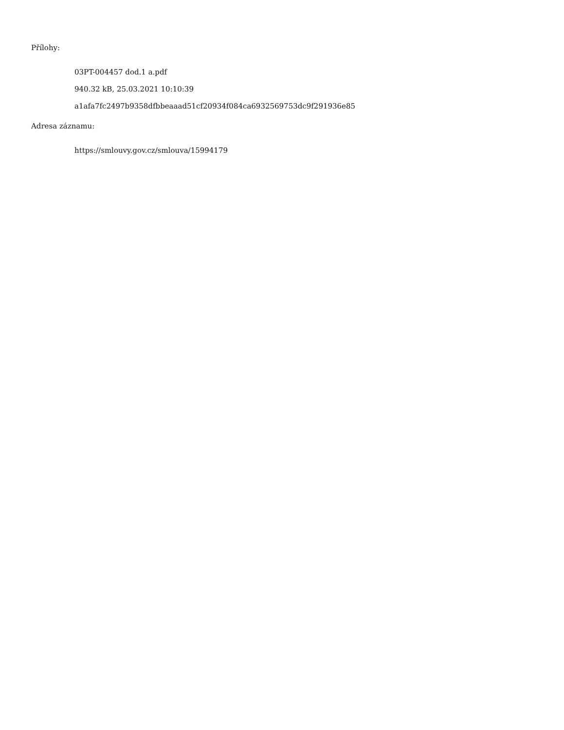Přílohy:
03PT-004457 dod.1 a.pdf
940.32 kB, 25.03.2021 10:10:39
a1afa7fc2497b9358dfbbeaaad51cf20934f084ca6932569753dc9f291936e85
Adresa záznamu:
https://smlouvy.gov.cz/smlouva/15994179